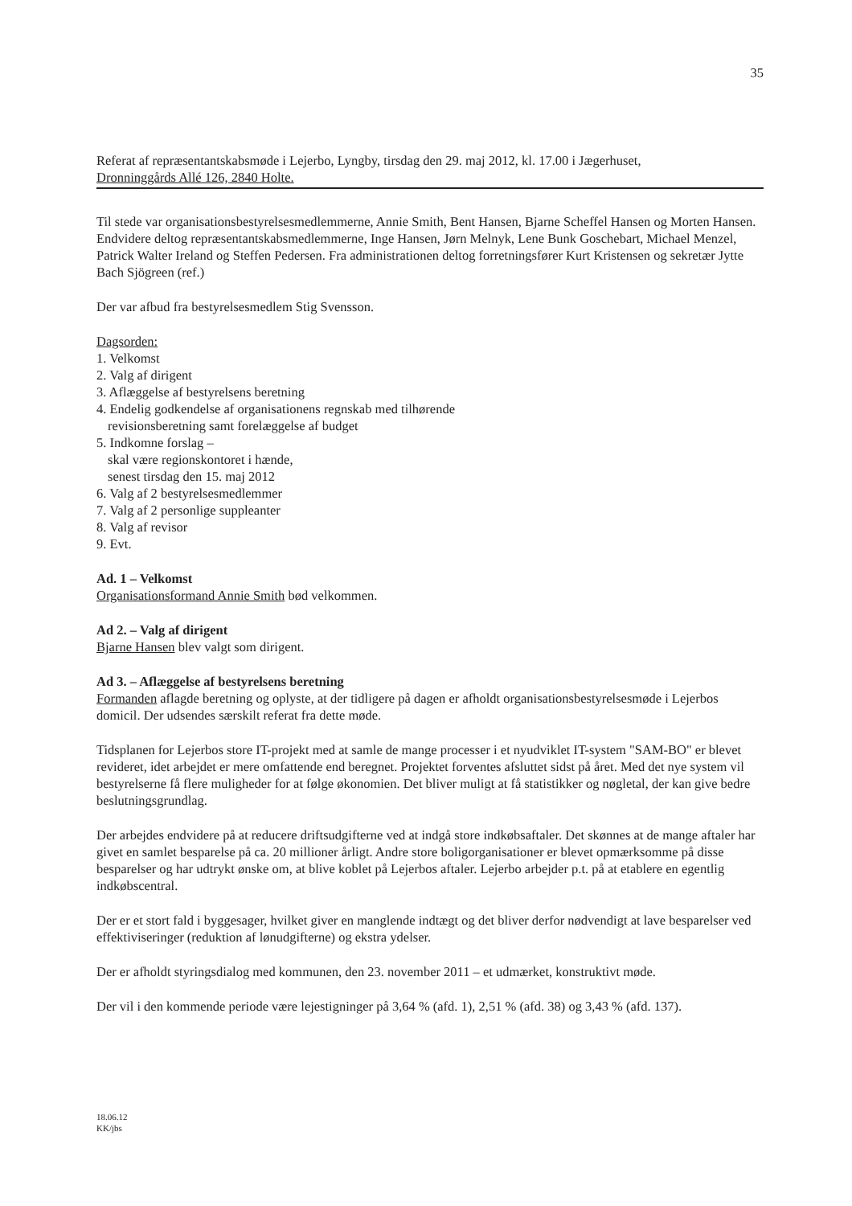35
Referat af repræsentantskabsmøde i Lejerbo, Lyngby, tirsdag den 29. maj 2012, kl. 17.00 i Jægerhuset,
Dronninggårds Allé 126, 2840 Holte.
Til stede var organisationsbestyrelsesmedlemmerne, Annie Smith, Bent Hansen, Bjarne Scheffel Hansen og Morten Hansen. Endvidere deltog repræsentantskabsmedlemmerne, Inge Hansen, Jørn Melnyk, Lene Bunk Goschebart, Michael Menzel, Patrick Walter Ireland og Steffen Pedersen. Fra administrationen deltog forretningsfører Kurt Kristensen og sekretær Jytte Bach Sjögreen (ref.)
Der var afbud fra bestyrelsesmedlem Stig Svensson.
Dagsorden:
1. Velkomst
2. Valg af dirigent
3. Aflæggelse af bestyrelsens beretning
4. Endelig godkendelse af organisationens regnskab med tilhørende
revisionsberetning samt forelæggelse af budget
5. Indkomne forslag –
skal være regionskontoret i hænde,
senest tirsdag den 15. maj 2012
6. Valg af 2 bestyrelsesmedlemmer
7. Valg af 2 personlige suppleanter
8. Valg af revisor
9. Evt.
Ad. 1 – Velkomst
Organisationsformand Annie Smith bød velkommen.
Ad 2. – Valg af dirigent
Bjarne Hansen blev valgt som dirigent.
Ad 3. – Aflæggelse af bestyrelsens beretning
Formanden aflagde beretning og oplyste, at der tidligere på dagen er afholdt organisationsbestyrelsesmøde i Lejerbos domicil. Der udsendes særskilt referat fra dette møde.
Tidsplanen for Lejerbos store IT-projekt med at samle de mange processer i et nyudviklet IT-system "SAM-BO" er blevet revideret, idet arbejdet er mere omfattende end beregnet. Projektet forventes afsluttet sidst på året. Med det nye system vil bestyrelserne få flere muligheder for at følge økonomien. Det bliver muligt at få statistikker og nøgletal, der kan give bedre beslutningsgrundlag.
Der arbejdes endvidere på at reducere driftsudgifterne ved at indgå store indkøbsaftaler. Det skønnes at de mange aftaler har givet en samlet besparelse på ca. 20 millioner årligt. Andre store boligorganisationer er blevet opmærksomme på disse besparelser og har udtrykt ønske om, at blive koblet på Lejerbos aftaler. Lejerbo arbejder p.t. på at etablere en egentlig indkøbscentral.
Der er et stort fald i byggesager, hvilket giver en manglende indtægt og det bliver derfor nødvendigt at lave besparelser ved effektiviseringer (reduktion af lønudgifterne) og ekstra ydelser.
Der er afholdt styringsdialog med kommunen, den 23. november 2011 – et udmærket, konstruktivt møde.
Der vil i den kommende periode være lejestigninger på 3,64 % (afd. 1), 2,51 % (afd. 38) og 3,43 % (afd. 137).
18.06.12
KK/jbs